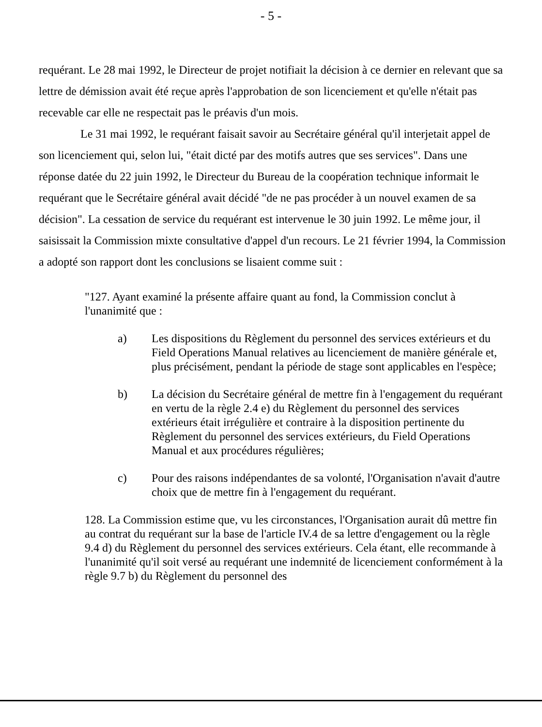- 5 -
requérant. Le 28 mai 1992, le Directeur de projet notifiait la décision à ce dernier en relevant que sa lettre de démission avait été reçue après l'approbation de son licenciement et qu'elle n'était pas recevable car elle ne respectait pas le préavis d'un mois.
Le 31 mai 1992, le requérant faisait savoir au Secrétaire général qu'il interjetait appel de son licenciement qui, selon lui, "était dicté par des motifs autres que ses services". Dans une réponse datée du 22 juin 1992, le Directeur du Bureau de la coopération technique informait le requérant que le Secrétaire général avait décidé "de ne pas procéder à un nouvel examen de sa décision". La cessation de service du requérant est intervenue le 30 juin 1992. Le même jour, il saisissait la Commission mixte consultative d'appel d'un recours. Le 21 février 1994, la Commission a adopté son rapport dont les conclusions se lisaient comme suit :
"127. Ayant examiné la présente affaire quant au fond, la Commission conclut à l'unanimité que :
a) Les dispositions du Règlement du personnel des services extérieurs et du Field Operations Manual relatives au licenciement de manière générale et, plus précisément, pendant la période de stage sont applicables en l'espèce;
b) La décision du Secrétaire général de mettre fin à l'engagement du requérant en vertu de la règle 2.4 e) du Règlement du personnel des services extérieurs était irrégulière et contraire à la disposition pertinente du Règlement du personnel des services extérieurs, du Field Operations Manual et aux procédures régulières;
c) Pour des raisons indépendantes de sa volonté, l'Organisation n'avait d'autre choix que de mettre fin à l'engagement du requérant.
128. La Commission estime que, vu les circonstances, l'Organisation aurait dû mettre fin au contrat du requérant sur la base de l'article IV.4 de sa lettre d'engagement ou la règle 9.4 d) du Règlement du personnel des services extérieurs. Cela étant, elle recommande à l'unanimité qu'il soit versé au requérant une indemnité de licenciement conformément à la règle 9.7 b) du Règlement du personnel des